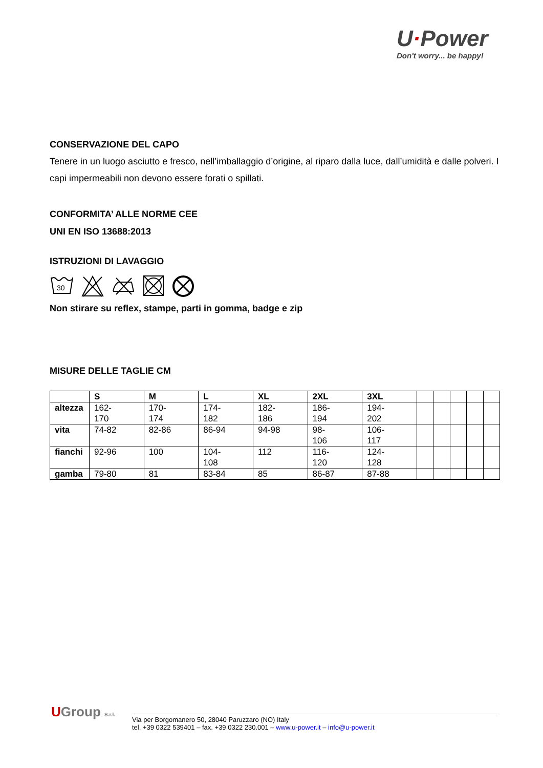U·Power
Don't worry... be happy!
CONSERVAZIONE DEL CAPO
Tenere in un luogo asciutto e fresco, nell’imballaggio d’origine, al riparo dalla luce, dall’umidità e dalle polveri. I capi impermeabili non devono essere forati o spillati.
CONFORMITA’ ALLE NORME CEE
UNI EN ISO 13688:2013
ISTRUZIONI DI LAVAGGIO
30
Non stirare su reflex, stampe, parti in gomma, badge e zip
MISURE DELLE TAGLIE CM
| | S | M | L | XL | 2XL | 3XL | | | | | |
| --- | --- | --- | --- | --- | --- | --- | --- | --- | --- | --- | --- |
| altezza | 162- 170 | 170- 174 | 174- 182 | 182- 186 | 186- 194 | 194- 202 | | | | | |
| vita | 74-82 | 82-86 | 86-94 | 94-98 | 98- 106 | 106- 117 | | | | | |
| fianchi | 92-96 | 100 | 104- 108 | 112 | 116- 120 | 124- 128 | | | | | |
| gamba | 79-80 | 81 | 83-84 | 85 | 86-87 | 87-88 | | | | | |
UGroup S.r.l.
Via per Borgomanero 50, 28040 Paruzzaro (NO) Italy
tel. +39 0322 539401 – fax. +39 0322 230.001 – www.u-power.it – info@u-power.it